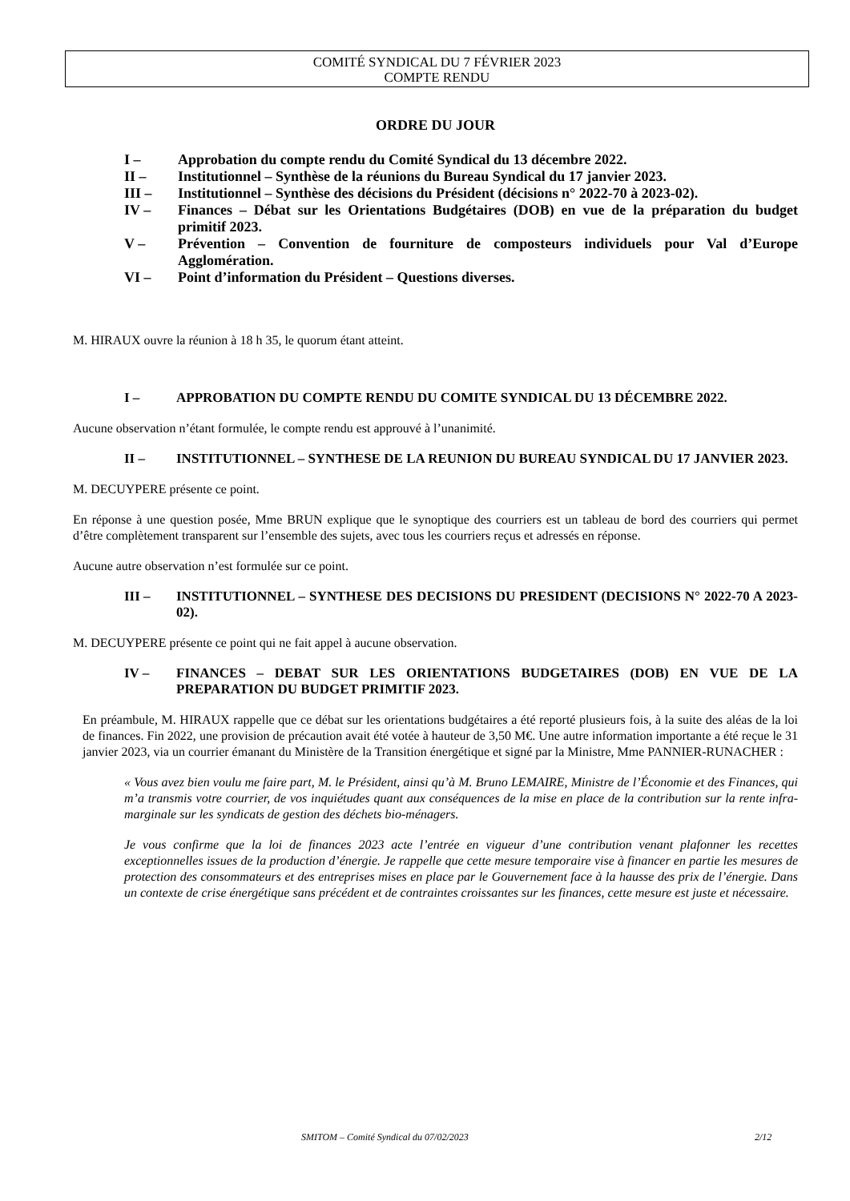COMITÉ SYNDICAL DU 7 FÉVRIER 2023
COMPTE RENDU
ORDRE DU JOUR
I – Approbation du compte rendu du Comité Syndical du 13 décembre 2022.
II – Institutionnel – Synthèse de la réunions du Bureau Syndical du 17 janvier 2023.
III – Institutionnel – Synthèse des décisions du Président (décisions n° 2022-70 à 2023-02).
IV – Finances – Débat sur les Orientations Budgétaires (DOB) en vue de la préparation du budget primitif 2023.
V – Prévention – Convention de fourniture de composteurs individuels pour Val d’Europe Agglomération.
VI – Point d’information du Président – Questions diverses.
M. HIRAUX ouvre la réunion à 18 h 35, le quorum étant atteint.
I – APPROBATION DU COMPTE RENDU DU COMITE SYNDICAL DU 13 DÉCEMBRE 2022.
Aucune observation n’étant formulée, le compte rendu est approuvé à l’unanimité.
II – INSTITUTIONNEL – SYNTHESE DE LA REUNION DU BUREAU SYNDICAL DU 17 JANVIER 2023.
M. DECUYPERE présente ce point.
En réponse à une question posée, Mme BRUN explique que le synoptique des courriers est un tableau de bord des courriers qui permet d’être complètement transparent sur l’ensemble des sujets, avec tous les courriers reçus et adressés en réponse.
Aucune autre observation n’est formulée sur ce point.
III – INSTITUTIONNEL – SYNTHESE DES DECISIONS DU PRESIDENT (DECISIONS N° 2022-70 A 2023-02).
M. DECUYPERE présente ce point qui ne fait appel à aucune observation.
IV – FINANCES – DEBAT SUR LES ORIENTATIONS BUDGETAIRES (DOB) EN VUE DE LA PREPARATION DU BUDGET PRIMITIF 2023.
En préambule, M. HIRAUX rappelle que ce débat sur les orientations budgétaires a été reporté plusieurs fois, à la suite des aléas de la loi de finances. Fin 2022, une provision de précaution avait été votée à hauteur de 3,50 M€. Une autre information importante a été reçue le 31 janvier 2023, via un courrier émanant du Ministère de la Transition énergétique et signé par la Ministre, Mme PANNIER-RUNACHER :
« Vous avez bien voulu me faire part, M. le Président, ainsi qu’à M. Bruno LEMAIRE, Ministre de l’Économie et des Finances, qui m’a transmis votre courrier, de vos inquiétudes quant aux conséquences de la mise en place de la contribution sur la rente infra-marginale sur les syndicats de gestion des déchets bio-ménagers.
Je vous confirme que la loi de finances 2023 acte l’entrée en vigueur d’une contribution venant plafonner les recettes exceptionnelles issues de la production d’énergie. Je rappelle que cette mesure temporaire vise à financer en partie les mesures de protection des consommateurs et des entreprises mises en place par le Gouvernement face à la hausse des prix de l’énergie. Dans un contexte de crise énergétique sans précédent et de contraintes croissantes sur les finances, cette mesure est juste et nécessaire.
SMITOM – Comité Syndical du 07/02/2023 2/12